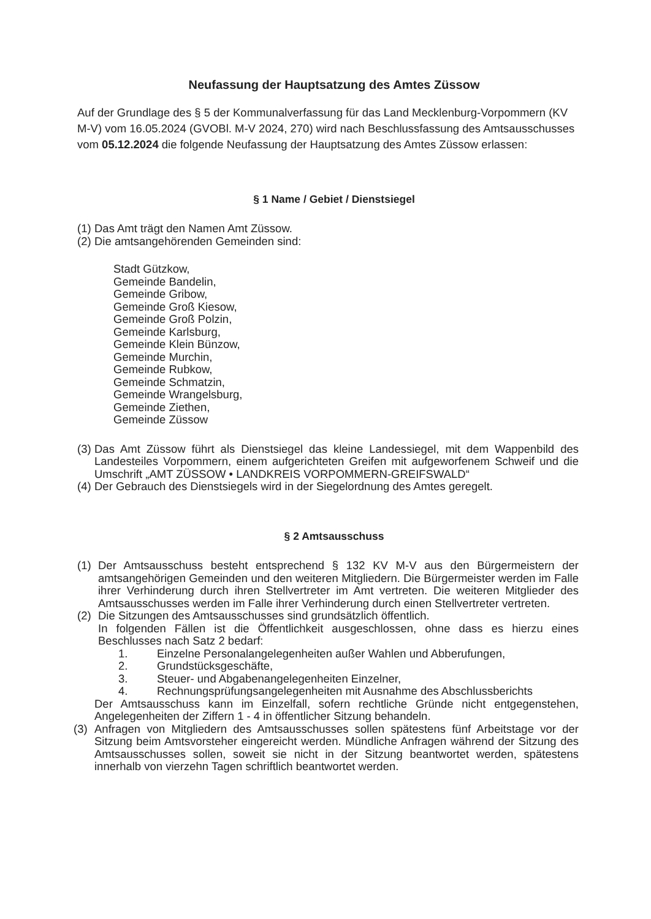Neufassung der Hauptsatzung des Amtes Züssow
Auf der Grundlage des § 5 der Kommunalverfassung für das Land Mecklenburg-Vorpommern (KV M-V) vom 16.05.2024 (GVOBl. M-V 2024, 270) wird nach Beschlussfassung des Amtsausschusses vom 05.12.2024 die folgende Neufassung der Hauptsatzung des Amtes Züssow erlassen:
§ 1 Name / Gebiet / Dienstsiegel
(1) Das Amt trägt den Namen Amt Züssow.
(2) Die amtsangehörenden Gemeinden sind:
Stadt Gützkow,
Gemeinde Bandelin,
Gemeinde Gribow,
Gemeinde Groß Kiesow,
Gemeinde Groß Polzin,
Gemeinde Karlsburg,
Gemeinde Klein Bünzow,
Gemeinde Murchin,
Gemeinde Rubkow,
Gemeinde Schmatzin,
Gemeinde Wrangelsburg,
Gemeinde Ziethen,
Gemeinde Züssow
(3) Das Amt Züssow führt als Dienstsiegel das kleine Landessiegel, mit dem Wappenbild des Landesteiles Vorpommern, einem aufgerichteten Greifen mit aufgeworfenem Schweif und die Umschrift „AMT ZÜSSOW • LANDKREIS VORPOMMERN-GREIFSWALD“
(4) Der Gebrauch des Dienstsiegels wird in der Siegelordnung des Amtes geregelt.
§ 2 Amtsausschuss
(1) Der Amtsausschuss besteht entsprechend § 132 KV M-V aus den Bürgermeistern der amtsangehörigen Gemeinden und den weiteren Mitgliedern. Die Bürgermeister werden im Falle ihrer Verhinderung durch ihren Stellvertreter im Amt vertreten. Die weiteren Mitglieder des Amtsausschusses werden im Falle ihrer Verhinderung durch einen Stellvertreter vertreten.
(2) Die Sitzungen des Amtsausschusses sind grundsätzlich öffentlich.
In folgenden Fällen ist die Öffentlichkeit ausgeschlossen, ohne dass es hierzu eines Beschlusses nach Satz 2 bedarf:
1. Einzelne Personalangelegenheiten außer Wahlen und Abberufungen,
2. Grundstücksgeschäfte,
3. Steuer- und Abgabenangelegenheiten Einzelner,
4. Rechnungsprüfungsangelegenheiten mit Ausnahme des Abschlussberichts
Der Amtsausschuss kann im Einzelfall, sofern rechtliche Gründe nicht entgegenstehen, Angelegenheiten der Ziffern 1 - 4 in öffentlicher Sitzung behandeln.
(3) Anfragen von Mitgliedern des Amtsausschusses sollen spätestens fünf Arbeitstage vor der Sitzung beim Amtsvorsteher eingereicht werden. Mündliche Anfragen während der Sitzung des Amtsausschusses sollen, soweit sie nicht in der Sitzung beantwortet werden, spätestens innerhalb von vierzehn Tagen schriftlich beantwortet werden.